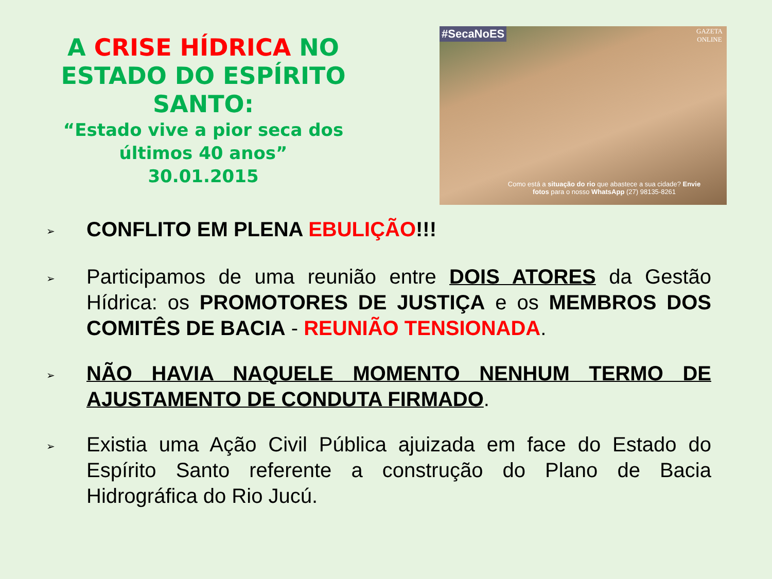A CRISE HÍDRICA NO ESTADO DO ESPÍRITO SANTO:
“Estado vive a pior seca dos últimos 40 anos”
30.01.2015
#SecaNoES
GAZETA
ONLINE
Como está a situação do rio que abastece a sua cidade? Envie fotos para o nosso WhatsApp (27) 98135-8261
➢ CONFLITO EM PLENA EBULIÇÃO!!!
➢ Participamos de uma reunião entre DOIS ATORES da Gestão Hídrica: os PROMOTORES DE JUSTIÇA e os MEMBROS DOS COMITÊS DE BACIA - REUNIÃO TENSIONADA.
➢ NÃO HAVIA NAQUELE MOMENTO NENHUM TERMO DE AJUSTAMENTO DE CONDUTA FIRMADO.
➢ Existia uma Ação Civil Pública ajuizada em face do Estado do Espírito Santo referente a construção do Plano de Bacia Hidrográfica do Rio Jucú.